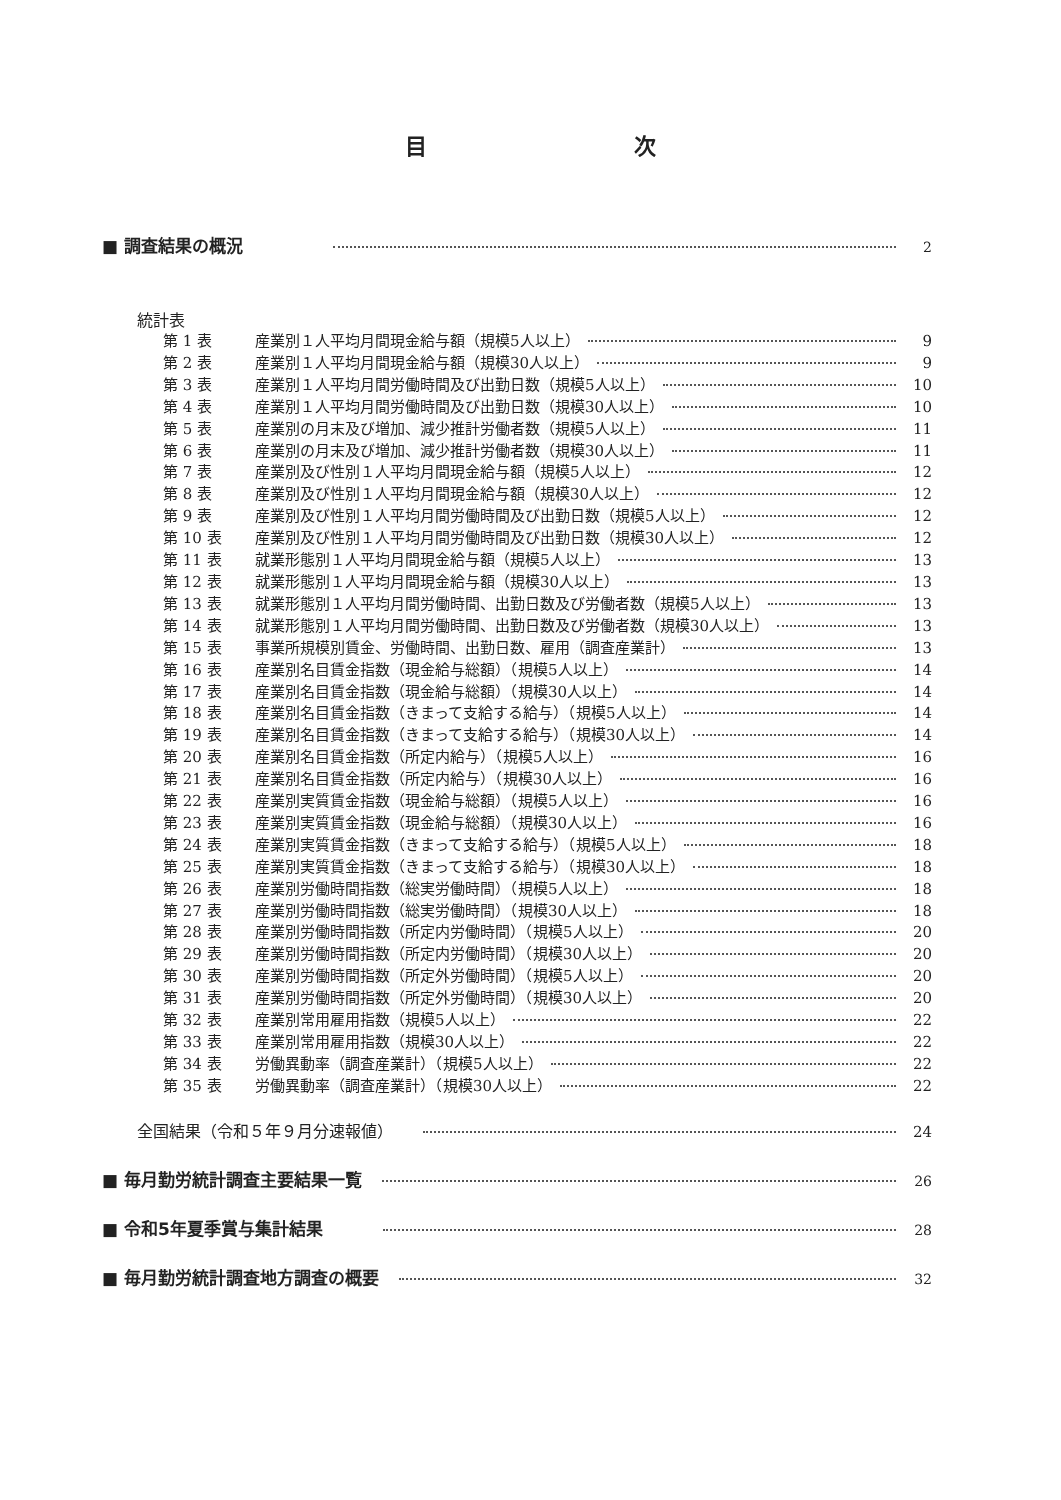目 次
■ 調査結果の概況 2
統計表
第 1 表 産業別１人平均月間現金給与額（規模5人以上） 9
第 2 表 産業別１人平均月間現金給与額（規模30人以上） 9
第 3 表 産業別１人平均月間労働時間及び出勤日数（規模5人以上） 10
第 4 表 産業別１人平均月間労働時間及び出勤日数（規模30人以上） 10
第 5 表 産業別の月末及び増加、減少推計労働者数（規模5人以上） 11
第 6 表 産業別の月末及び増加、減少推計労働者数（規模30人以上） 11
第 7 表 産業別及び性別１人平均月間現金給与額（規模5人以上） 12
第 8 表 産業別及び性別１人平均月間現金給与額（規模30人以上） 12
第 9 表 産業別及び性別１人平均月間労働時間及び出勤日数（規模5人以上） 12
第 10 表 産業別及び性別１人平均月間労働時間及び出勤日数（規模30人以上） 12
第 11 表 就業形態別１人平均月間現金給与額（規模5人以上） 13
第 12 表 就業形態別１人平均月間現金給与額（規模30人以上） 13
第 13 表 就業形態別１人平均月間労働時間、出勤日数及び労働者数（規模5人以上） 13
第 14 表 就業形態別１人平均月間労働時間、出勤日数及び労働者数（規模30人以上） 13
第 15 表 事業所規模別賃金、労働時間、出勤日数、雇用（調査産業計） 13
第 16 表 産業別名目賃金指数（現金給与総額）（規模5人以上） 14
第 17 表 産業別名目賃金指数（現金給与総額）（規模30人以上） 14
第 18 表 産業別名目賃金指数（きまって支給する給与）（規模5人以上） 14
第 19 表 産業別名目賃金指数（きまって支給する給与）（規模30人以上） 14
第 20 表 産業別名目賃金指数（所定内給与）（規模5人以上） 16
第 21 表 産業別名目賃金指数（所定内給与）（規模30人以上） 16
第 22 表 産業別実質賃金指数（現金給与総額）（規模5人以上） 16
第 23 表 産業別実質賃金指数（現金給与総額）（規模30人以上） 16
第 24 表 産業別実質賃金指数（きまって支給する給与）（規模5人以上） 18
第 25 表 産業別実質賃金指数（きまって支給する給与）（規模30人以上） 18
第 26 表 産業別労働時間指数（総実労働時間）（規模5人以上） 18
第 27 表 産業別労働時間指数（総実労働時間）（規模30人以上） 18
第 28 表 産業別労働時間指数（所定内労働時間）（規模5人以上） 20
第 29 表 産業別労働時間指数（所定内労働時間）（規模30人以上） 20
第 30 表 産業別労働時間指数（所定外労働時間）（規模5人以上） 20
第 31 表 産業別労働時間指数（所定外労働時間）（規模30人以上） 20
第 32 表 産業別常用雇用指数（規模5人以上） 22
第 33 表 産業別常用雇用指数（規模30人以上） 22
第 34 表 労働異動率（調査産業計）（規模5人以上） 22
第 35 表 労働異動率（調査産業計）（規模30人以上） 22
全国結果（令和５年９月分速報値） 24
■ 毎月勤労統計調査主要結果一覧 26
■ 令和5年夏季賞与集計結果 28
■ 毎月勤労統計調査地方調査の概要 32